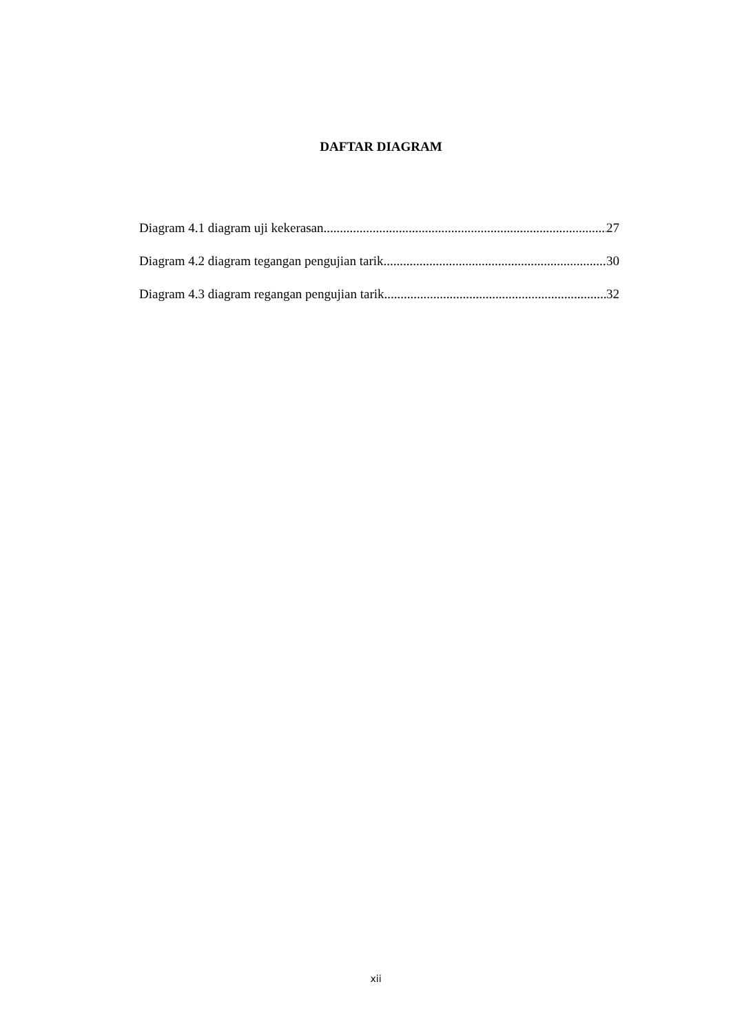DAFTAR DIAGRAM
Diagram 4.1 diagram uji kekerasan 27
Diagram 4.2 diagram tegangan pengujian tarik 30
Diagram 4.3 diagram regangan pengujian tarik 32
xii